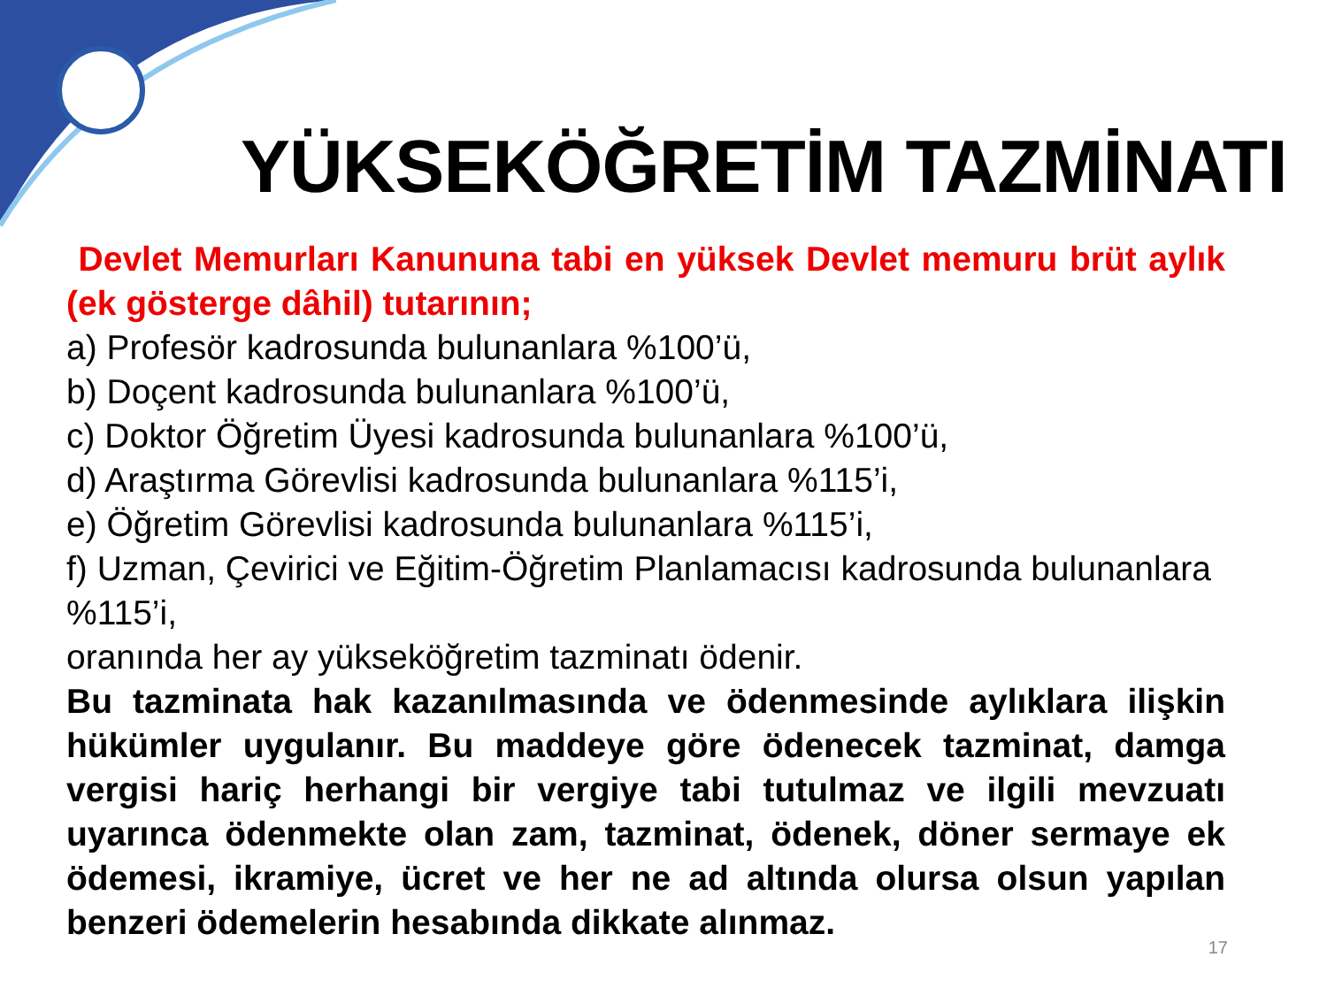YÜKSEKÖĞRETİM TAZMİNATI
Devlet Memurları Kanununa tabi en yüksek Devlet memuru brüt aylık (ek gösterge dâhil) tutarının;
a) Profesör kadrosunda bulunanlara %100’ü,
b) Doçent kadrosunda bulunanlara %100’ü,
c) Doktor Öğretim Üyesi kadrosunda bulunanlara %100’ü,
d) Araştırma Görevlisi kadrosunda bulunanlara %115’i,
e) Öğretim Görevlisi kadrosunda bulunanlara %115’i,
f) Uzman, Çevirici ve Eğitim-Öğretim Planlamacısı kadrosunda bulunanlara %115’i,
oranında her ay yükseköğretim tazminatı ödenir.
Bu tazminata hak kazanılmasında ve ödenmesinde aylıklara ilişkin hükümler uygulanır. Bu maddeye göre ödenecek tazminat, damga vergisi hariç herhangi bir vergiye tabi tutulmaz ve ilgili mevzuatı uyarınca ödenmekte olan zam, tazminat, ödenek, döner sermaye ek ödemesi, ikramiye, ücret ve her ne ad altında olursa olsun yapılan benzeri ödemelerin hesabında dikkate alınmaz.
17